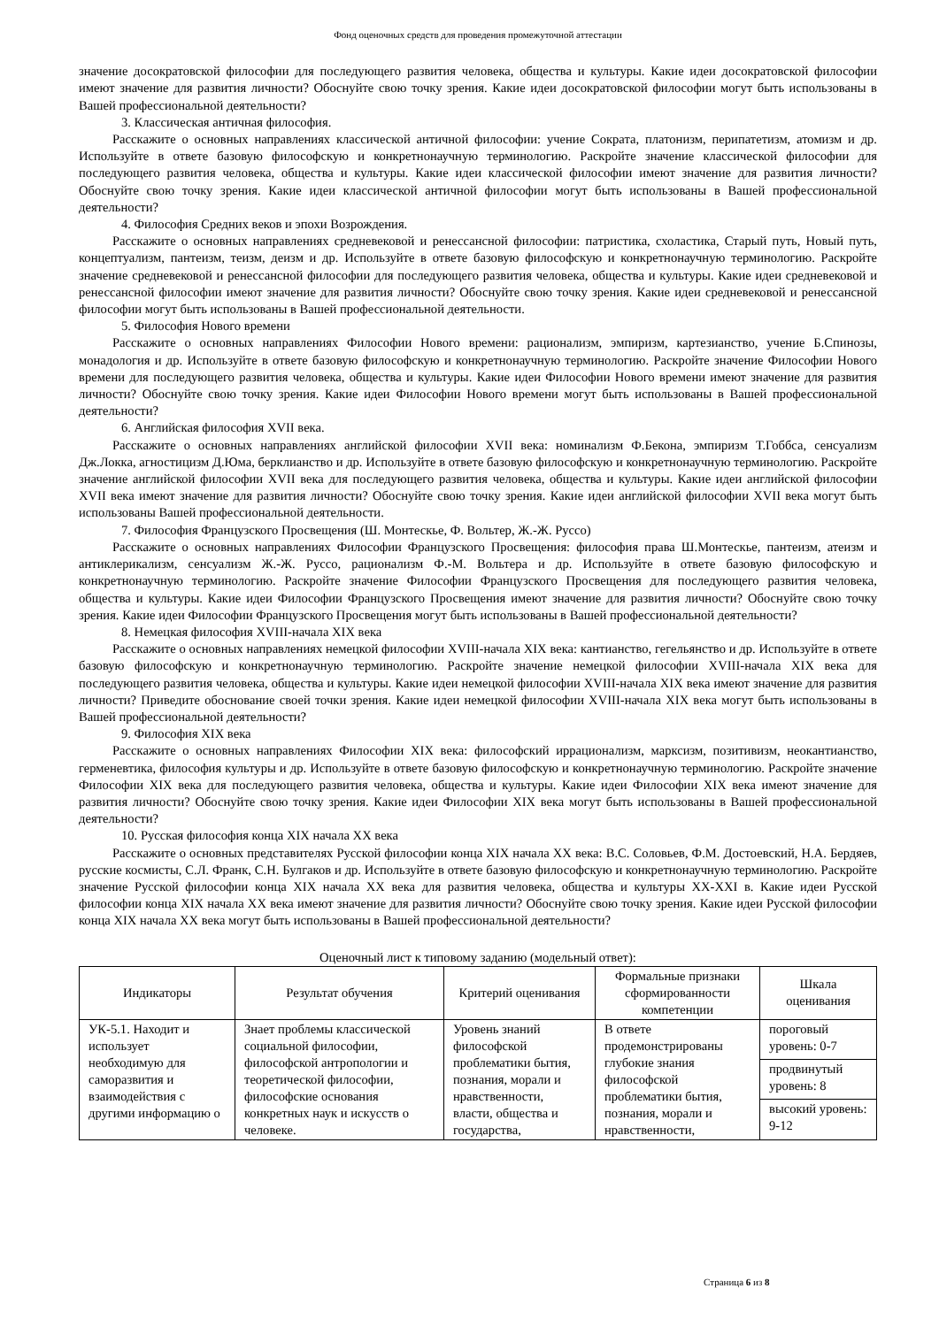Фонд оценочных средств для проведения промежуточной аттестации
значение досократовской философии для последующего развития человека, общества и культуры. Какие идеи досократовской философии имеют значение для развития личности? Обоснуйте свою точку зрения. Какие идеи досократовской философии могут быть использованы в Вашей профессиональной деятельности?
3. Классическая античная философия.
Расскажите о основных направлениях классической античной философии: учение Сократа, платонизм, перипатетизм, атомизм и др. Используйте в ответе базовую философскую и конкретнонаучную терминологию. Раскройте значение классической философии для последующего развития человека, общества и культуры. Какие идеи классической философии имеют значение для развития личности? Обоснуйте свою точку зрения. Какие идеи классической античной философии могут быть использованы в Вашей профессиональной деятельности?
4. Философия Средних веков и эпохи Возрождения.
Расскажите о основных направлениях средневековой и ренессансной философии: патристика, схоластика, Старый путь, Новый путь, концептуализм, пантеизм, теизм, деизм и др. Используйте в ответе базовую философскую и конкретнонаучную терминологию. Раскройте значение средневековой и ренессансной философии для последующего развития человека, общества и культуры. Какие идеи средневековой и ренессансной философии имеют значение для развития личности? Обоснуйте свою точку зрения. Какие идеи средневековой и ренессансной философии могут быть использованы в Вашей профессиональной деятельности.
5. Философия Нового времени
Расскажите о основных направлениях Философии Нового времени: рационализм, эмпиризм, картезианство, учение Б.Спинозы, монадология и др. Используйте в ответе базовую философскую и конкретнонаучную терминологию. Раскройте значение Философии Нового времени для последующего развития человека, общества и культуры. Какие идеи Философии Нового времени имеют значение для развития личности? Обоснуйте свою точку зрения. Какие идеи Философии Нового времени могут быть использованы в Вашей профессиональной деятельности?
6. Английская философия XVII века.
Расскажите о основных направлениях английской философии XVII века: номинализм Ф.Бекона, эмпиризм Т.Гоббса, сенсуализм Дж.Локка, агностицизм Д.Юма, берклианство и др. Используйте в ответе базовую философскую и конкретнонаучную терминологию. Раскройте значение английской философии XVII века для последующего развития человека, общества и культуры. Какие идеи английской философии XVII века имеют значение для развития личности? Обоснуйте свою точку зрения. Какие идеи английской философии XVII века могут быть использованы Вашей профессиональной деятельности.
7. Философия Французского Просвещения (Ш. Монтескье, Ф. Вольтер, Ж.-Ж. Руссо)
Расскажите о основных направлениях Философии Французского Просвещения: философия права Ш.Монтескье, пантеизм, атеизм и антиклерикализм, сенсуализм Ж.-Ж. Руссо, рационализм Ф.-М. Вольтера и др. Используйте в ответе базовую философскую и конкретнонаучную терминологию. Раскройте значение Философии Французского Просвещения для последующего развития человека, общества и культуры. Какие идеи Философии Французского Просвещения имеют значение для развития личности? Обоснуйте свою точку зрения. Какие идеи Философии Французского Просвещения могут быть использованы в Вашей профессиональной деятельности?
8. Немецкая философия XVIII-начала XIX века
Расскажите о основных направлениях немецкой философии XVIII-начала XIX века: кантианство, гегельянство и др. Используйте в ответе базовую философскую и конкретнонаучную терминологию. Раскройте значение немецкой философии XVIII-начала XIX века для последующего развития человека, общества и культуры. Какие идеи немецкой философии XVIII-начала XIX века имеют значение для развития личности? Приведите обоснование своей точки зрения. Какие идеи немецкой философии XVIII-начала XIX века могут быть использованы в Вашей профессиональной деятельности?
9. Философия XIX века
Расскажите о основных направлениях Философии XIX века: философский иррационализм, марксизм, позитивизм, неокантианство, герменевтика, философия культуры и др. Используйте в ответе базовую философскую и конкретнонаучную терминологию. Раскройте значение Философии XIX века для последующего развития человека, общества и культуры. Какие идеи Философии XIX века имеют значение для развития личности? Обоснуйте свою точку зрения. Какие идеи Философии XIX века могут быть использованы в Вашей профессиональной деятельности?
10. Русская философия конца XIX начала XX века
Расскажите о основных представителях Русской философии конца XIX начала XX века: В.С. Соловьев, Ф.М. Достоевский, Н.А. Бердяев, русские космисты, С.Л. Франк, С.Н. Булгаков и др. Используйте в ответе базовую философскую и конкретнонаучную терминологию. Раскройте значение Русской философии конца XIX начала XX века для развития человека, общества и культуры XX-XXI в. Какие идеи Русской философии конца XIX начала XX века имеют значение для развития личности? Обоснуйте свою точку зрения. Какие идеи Русской философии конца XIX начала XX века могут быть использованы в Вашей профессиональной деятельности?
Оценочный лист к типовому заданию (модельный ответ):
| Индикаторы | Результат обучения | Критерий оценивания | Формальные признаки сформированности компетенции | Шкала оценивания |
| --- | --- | --- | --- | --- |
| УК-5.1. Находит и использует необходимую для саморазвития и взаимодействия с другими информацию о | Знает проблемы классической социальной философии, философской антропологии и теоретической философии, философские основания конкретных наук и искусств о человеке. | Уровень знаний философской проблематики бытия, познания, морали и нравственности, власти, общества и государства, | В ответе продемонстрированы глубокие знания философской проблематики бытия, познания, морали и нравственности, | пороговый уровень: 0-7 |
| | | | | продвинутый уровень: 8 |
| | | | | высокий уровень: 9-12 |
Страница 6 из 8